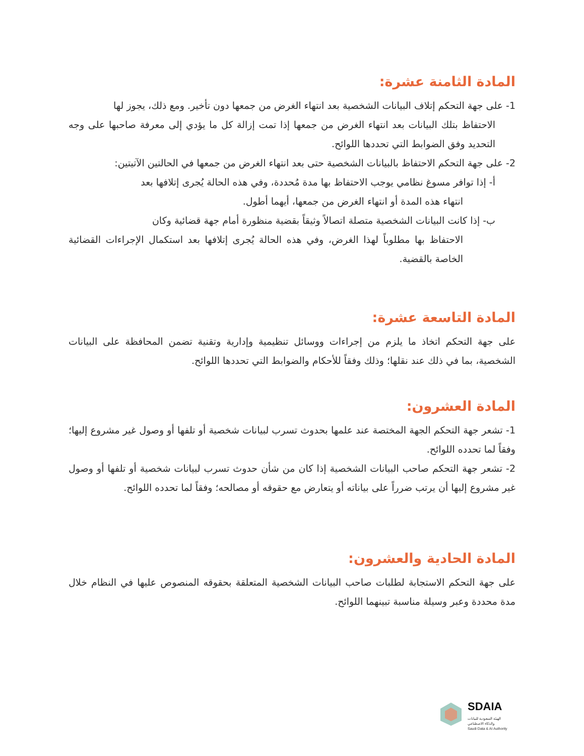المادة الثامنة عشرة:
1- على جهة التحكم إتلاف البيانات الشخصية بعد انتهاء الغرض من جمعها دون تأخير. ومع ذلك، يجوز لها
الاحتفاظ بتلك البيانات بعد انتهاء الغرض من جمعها إذا تمت إزالة كل ما يؤدي إلى معرفة صاحبها على وجه التحديد وفق الضوابط التي تحددها اللوائح.
2- على جهة التحكم الاحتفاظ بالبيانات الشخصية حتى بعد انتهاء الغرض من جمعها في الحالتين الآتيتين:
أ- إذا توافر مسوغ نظامي يوجب الاحتفاظ بها مدة مُحددة، وفي هذه الحالة يُجرى إتلافها بعد
انتهاء هذه المدة أو انتهاء الغرض من جمعها، أيهما أطول.
ب- إذا كانت البيانات الشخصية متصلة اتصالاً وثيقاً بقضية منظورة أمام جهة قضائية وكان
الاحتفاظ بها مطلوباً لهذا الغرض، وفي هذه الحالة يُجرى إتلافها بعد استكمال الإجراءات القضائية الخاصة بالقضية.
المادة التاسعة عشرة:
على جهة التحكم اتخاذ ما يلزم من إجراءات ووسائل تنظيمية وإدارية وتقنية تضمن المحافظة على البيانات الشخصية، بما في ذلك عند نقلها؛ وذلك وفقاً للأحكام والضوابط التي تحددها اللوائح.
المادة العشرون:
1- تشعر جهة التحكم الجهة المختصة عند علمها بحدوث تسرب لبيانات شخصية أو تلفها أو وصول غير مشروع إليها؛ وفقاً لما تحدده اللوائح.
2- تشعر جهة التحكم صاحب البيانات الشخصية إذا كان من شأن حدوث تسرب لبيانات شخصية أو تلفها أو وصول غير مشروع إليها أن يرتب ضرراً على بياناته أو يتعارض مع حقوقه أو مصالحه؛ وفقاً لما تحدده اللوائح.
المادة الحادية والعشرون:
على جهة التحكم الاستجابة لطلبات صاحب البيانات الشخصية المتعلقة بحقوقه المنصوص عليها في النظام خلال مدة محددة وعبر وسيلة مناسبة تبينهما اللوائح.
SDAIA
الهيئة السعودية للبيانات
والذكاء الاصطناعي
Saudi Data & AI Authority